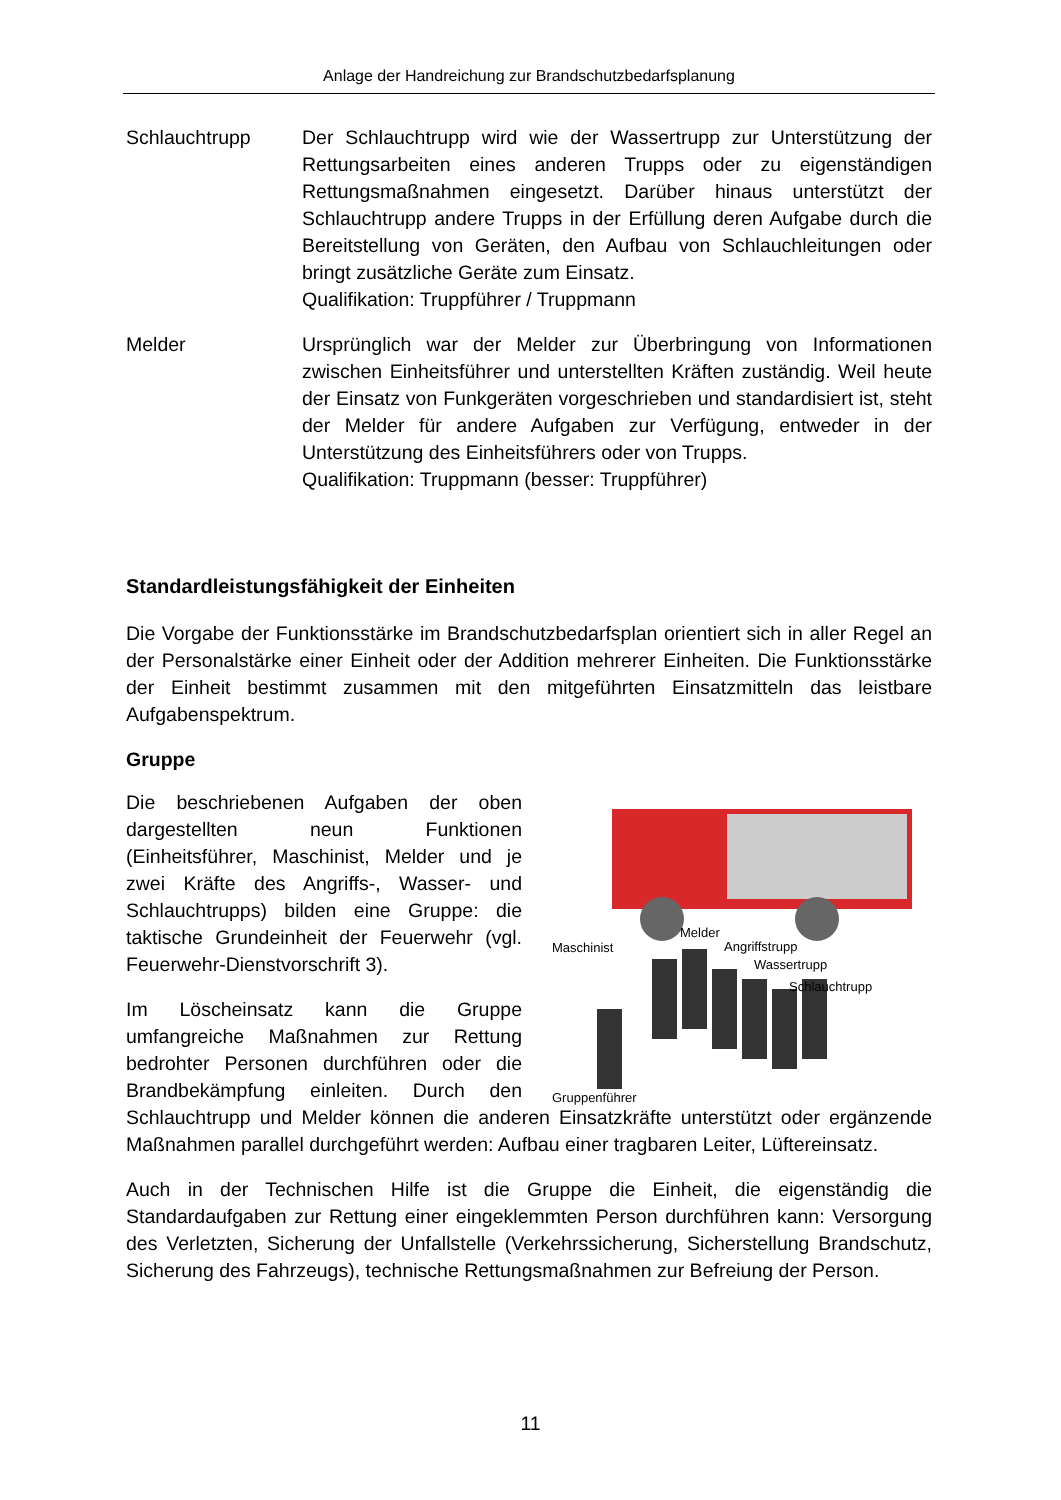Anlage der Handreichung zur Brandschutzbedarfsplanung
Schlauchtrupp Der Schlauchtrupp wird wie der Wassertrupp zur Unterstützung der Rettungsarbeiten eines anderen Trupps oder zu eigenständigen Rettungsmaßnahmen eingesetzt. Darüber hinaus unterstützt der Schlauchtrupp andere Trupps in der Erfüllung deren Aufgabe durch die Bereitstellung von Geräten, den Aufbau von Schlauchleitungen oder bringt zusätzliche Geräte zum Einsatz.
Qualifikation: Truppführer / Truppmann
Melder Ursprünglich war der Melder zur Überbringung von Informationen zwischen Einheitsführer und unterstellten Kräften zuständig. Weil heute der Einsatz von Funkgeräten vorgeschrieben und standardisiert ist, steht der Melder für andere Aufgaben zur Verfügung, entweder in der Unterstützung des Einheitsführers oder von Trupps.
Qualifikation: Truppmann (besser: Truppführer)
Standardleistungsfähigkeit der Einheiten
Die Vorgabe der Funktionsstärke im Brandschutzbedarfsplan orientiert sich in aller Regel an der Personalstärke einer Einheit oder der Addition mehrerer Einheiten. Die Funktionsstärke der Einheit bestimmt zusammen mit den mitgeführten Einsatzmitteln das leistbare Aufgabenspektrum.
Gruppe
Maschinist
Melder
Angriffstrupp
Wassertrupp
Schlauchtrupp
Gruppenführer
Die beschriebenen Aufgaben der oben dargestellten neun Funktionen (Einheitsführer, Maschinist, Melder und je zwei Kräfte des Angriffs-, Wasser- und Schlauchtrupps) bilden eine Gruppe: die taktische Grundeinheit der Feuerwehr (vgl. Feuerwehr-Dienstvorschrift 3).
Im Löscheinsatz kann die Gruppe umfangreiche Maßnahmen zur Rettung bedrohter Personen durchführen oder die Brandbekämpfung einleiten. Durch den Schlauchtrupp und Melder können die anderen Einsatzkräfte unterstützt oder ergänzende Maßnahmen parallel durchgeführt werden: Aufbau einer tragbaren Leiter, Lüftereinsatz.
Auch in der Technischen Hilfe ist die Gruppe die Einheit, die eigenständig die Standardaufgaben zur Rettung einer eingeklemmten Person durchführen kann: Versorgung des Verletzten, Sicherung der Unfallstelle (Verkehrssicherung, Sicherstellung Brandschutz, Sicherung des Fahrzeugs), technische Rettungsmaßnahmen zur Befreiung der Person.
11